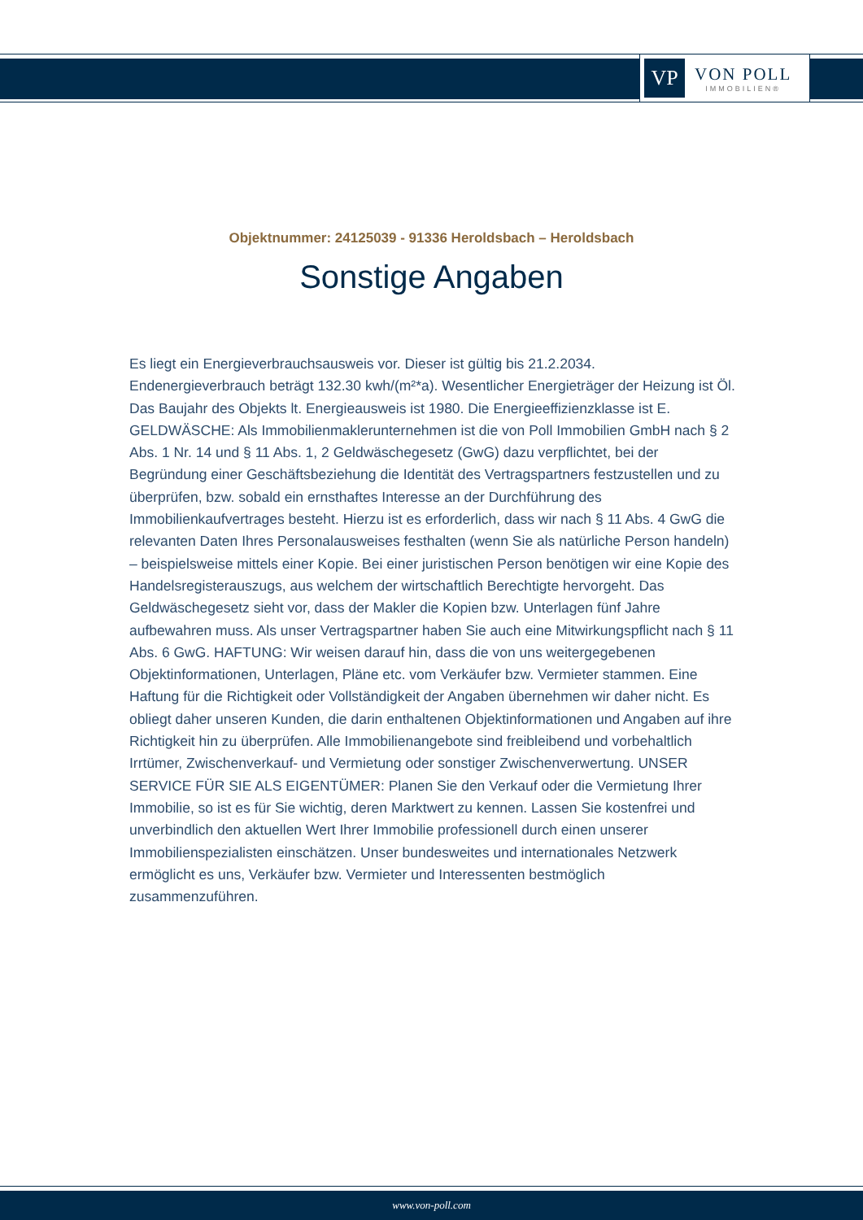VP
VON POLL
IMMOBILIEN®
Objektnummer: 24125039 - 91336 Heroldsbach – Heroldsbach
Sonstige Angaben
Es liegt ein Energieverbrauchsausweis vor. Dieser ist gültig bis 21.2.2034. Endenergieverbrauch beträgt 132.30 kwh/(m²*a). Wesentlicher Energieträger der Heizung ist Öl. Das Baujahr des Objekts lt. Energieausweis ist 1980. Die Energieeffizienzklasse ist E. GELDWÄSCHE: Als Immobilienmaklerunternehmen ist die von Poll Immobilien GmbH nach § 2 Abs. 1 Nr. 14 und § 11 Abs. 1, 2 Geldwäschegesetz (GwG) dazu verpflichtet, bei der Begründung einer Geschäftsbeziehung die Identität des Vertragspartners festzustellen und zu überprüfen, bzw. sobald ein ernsthaftes Interesse an der Durchführung des Immobilienkaufvertrages besteht. Hierzu ist es erforderlich, dass wir nach § 11 Abs. 4 GwG die relevanten Daten Ihres Personalausweises festhalten (wenn Sie als natürliche Person handeln) – beispielsweise mittels einer Kopie. Bei einer juristischen Person benötigen wir eine Kopie des Handelsregisterauszugs, aus welchem der wirtschaftlich Berechtigte hervorgeht. Das Geldwäschegesetz sieht vor, dass der Makler die Kopien bzw. Unterlagen fünf Jahre aufbewahren muss. Als unser Vertragspartner haben Sie auch eine Mitwirkungspflicht nach § 11 Abs. 6 GwG. HAFTUNG: Wir weisen darauf hin, dass die von uns weitergegebenen Objektinformationen, Unterlagen, Pläne etc. vom Verkäufer bzw. Vermieter stammen. Eine Haftung für die Richtigkeit oder Vollständigkeit der Angaben übernehmen wir daher nicht. Es obliegt daher unseren Kunden, die darin enthaltenen Objektinformationen und Angaben auf ihre Richtigkeit hin zu überprüfen. Alle Immobilienangebote sind freibleibend und vorbehaltlich Irrtümer, Zwischenverkauf- und Vermietung oder sonstiger Zwischenverwertung. UNSER SERVICE FÜR SIE ALS EIGENTÜMER: Planen Sie den Verkauf oder die Vermietung Ihrer Immobilie, so ist es für Sie wichtig, deren Marktwert zu kennen. Lassen Sie kostenfrei und unverbindlich den aktuellen Wert Ihrer Immobilie professionell durch einen unserer Immobilienspezialisten einschätzen. Unser bundesweites und internationales Netzwerk ermöglicht es uns, Verkäufer bzw. Vermieter und Interessenten bestmöglich zusammenzuführen.
www.von-poll.com